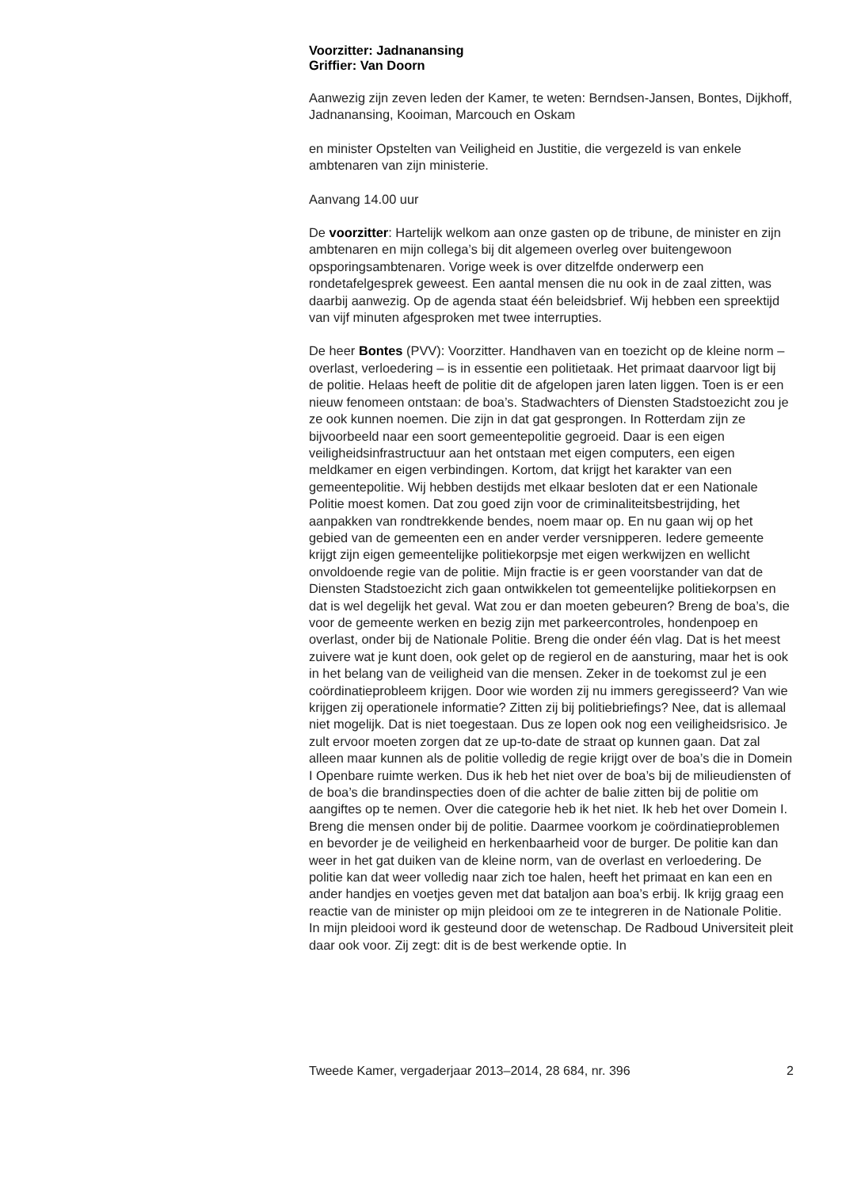Voorzitter: Jadnanansing
Griffier: Van Doorn
Aanwezig zijn zeven leden der Kamer, te weten: Berndsen-Jansen, Bontes, Dijkhoff, Jadnanansing, Kooiman, Marcouch en Oskam
en minister Opstelten van Veiligheid en Justitie, die vergezeld is van enkele ambtenaren van zijn ministerie.
Aanvang 14.00 uur
De voorzitter: Hartelijk welkom aan onze gasten op de tribune, de minister en zijn ambtenaren en mijn collega’s bij dit algemeen overleg over buitengewoon opsporingsambtenaren. Vorige week is over ditzelfde onderwerp een rondetafelgesprek geweest. Een aantal mensen die nu ook in de zaal zitten, was daarbij aanwezig. Op de agenda staat één beleidsbrief. Wij hebben een spreektijd van vijf minuten afgesproken met twee interrupties.
De heer Bontes (PVV): Voorzitter. Handhaven van en toezicht op de kleine norm – overlast, verloedering – is in essentie een politietaak. Het primaat daarvoor ligt bij de politie. Helaas heeft de politie dit de afgelopen jaren laten liggen. Toen is er een nieuw fenomeen ontstaan: de boa’s. Stadwachters of Diensten Stadstoezicht zou je ze ook kunnen noemen. Die zijn in dat gat gesprongen. In Rotterdam zijn ze bijvoorbeeld naar een soort gemeentepolitie gegroeid. Daar is een eigen veiligheidsinfrastructuur aan het ontstaan met eigen computers, een eigen meldkamer en eigen verbindingen. Kortom, dat krijgt het karakter van een gemeentepolitie. Wij hebben destijds met elkaar besloten dat er een Nationale Politie moest komen. Dat zou goed zijn voor de criminaliteitsbestrijding, het aanpakken van rondtrekkende bendes, noem maar op. En nu gaan wij op het gebied van de gemeenten een en ander verder versnipperen. Iedere gemeente krijgt zijn eigen gemeentelijke politiekorpsje met eigen werkwijzen en wellicht onvoldoende regie van de politie. Mijn fractie is er geen voorstander van dat de Diensten Stadstoezicht zich gaan ontwikkelen tot gemeentelijke politiekorpsen en dat is wel degelijk het geval. Wat zou er dan moeten gebeuren? Breng de boa’s, die voor de gemeente werken en bezig zijn met parkeercontroles, hondenpoep en overlast, onder bij de Nationale Politie. Breng die onder één vlag. Dat is het meest zuivere wat je kunt doen, ook gelet op de regierol en de aansturing, maar het is ook in het belang van de veiligheid van die mensen. Zeker in de toekomst zul je een coördinatieprobleem krijgen. Door wie worden zij nu immers geregisseerd? Van wie krijgen zij operationele informatie? Zitten zij bij politiebriefings? Nee, dat is allemaal niet mogelijk. Dat is niet toegestaan. Dus ze lopen ook nog een veiligheidsrisico. Je zult ervoor moeten zorgen dat ze up-to-date de straat op kunnen gaan. Dat zal alleen maar kunnen als de politie volledig de regie krijgt over de boa’s die in Domein I Openbare ruimte werken. Dus ik heb het niet over de boa’s bij de milieudiensten of de boa’s die brandinspecties doen of die achter de balie zitten bij de politie om aangiftes op te nemen. Over die categorie heb ik het niet. Ik heb het over Domein I. Breng die mensen onder bij de politie. Daarmee voorkom je coördinatieproblemen en bevorder je de veiligheid en herkenbaarheid voor de burger. De politie kan dan weer in het gat duiken van de kleine norm, van de overlast en verloedering. De politie kan dat weer volledig naar zich toe halen, heeft het primaat en kan een en ander handjes en voetjes geven met dat bataljon aan boa’s erbij. Ik krijg graag een reactie van de minister op mijn pleidooi om ze te integreren in de Nationale Politie.
In mijn pleidooi word ik gesteund door de wetenschap. De Radboud Universiteit pleit daar ook voor. Zij zegt: dit is de best werkende optie. In
Tweede Kamer, vergaderjaar 2013–2014, 28 684, nr. 396 2